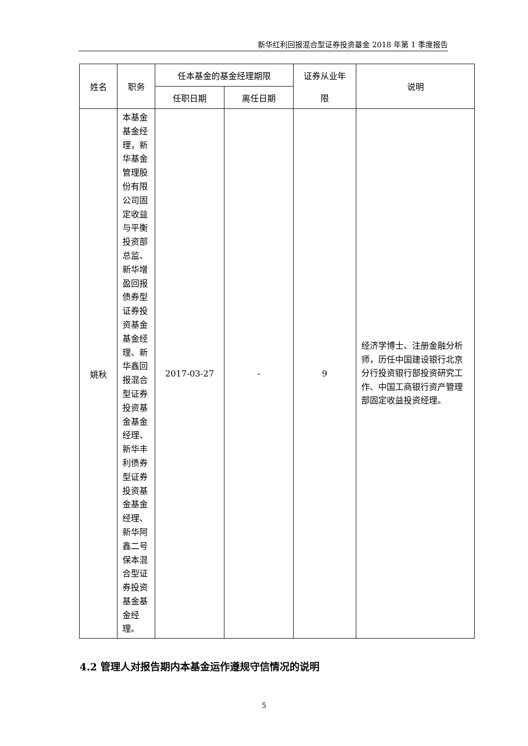新华红利回报混合型证券投资基金 2018 年第 1 季度报告
| 姓名 | 职务 | 任本基金的基金经理期限 | | 证券从业年 限 | 说明 |
| --- | --- | --- | --- | --- | --- |
| | | 任职日期 | 离任日期 | | |
| 姚秋 | 本基金基金经理，新华基金管理股份有限公司固定收益与平衡投资部总监、新华增盈回报债券型证券投资基金基金经理、新华鑫回报混合型证券投资基金基金经理、新华丰利债券型证券投资基金基金经理、新华阿鑫二号保本混合型证券投资基金基金经理。 | 2017-03-27 | - | 9 | 经济学博士、注册金融分析师，历任中国建设银行北京分行投资银行部投资研究工作、中国工商银行资产管理部固定收益投资经理。 |
4.2 管理人对报告期内本基金运作遵规守信情况的说明
5